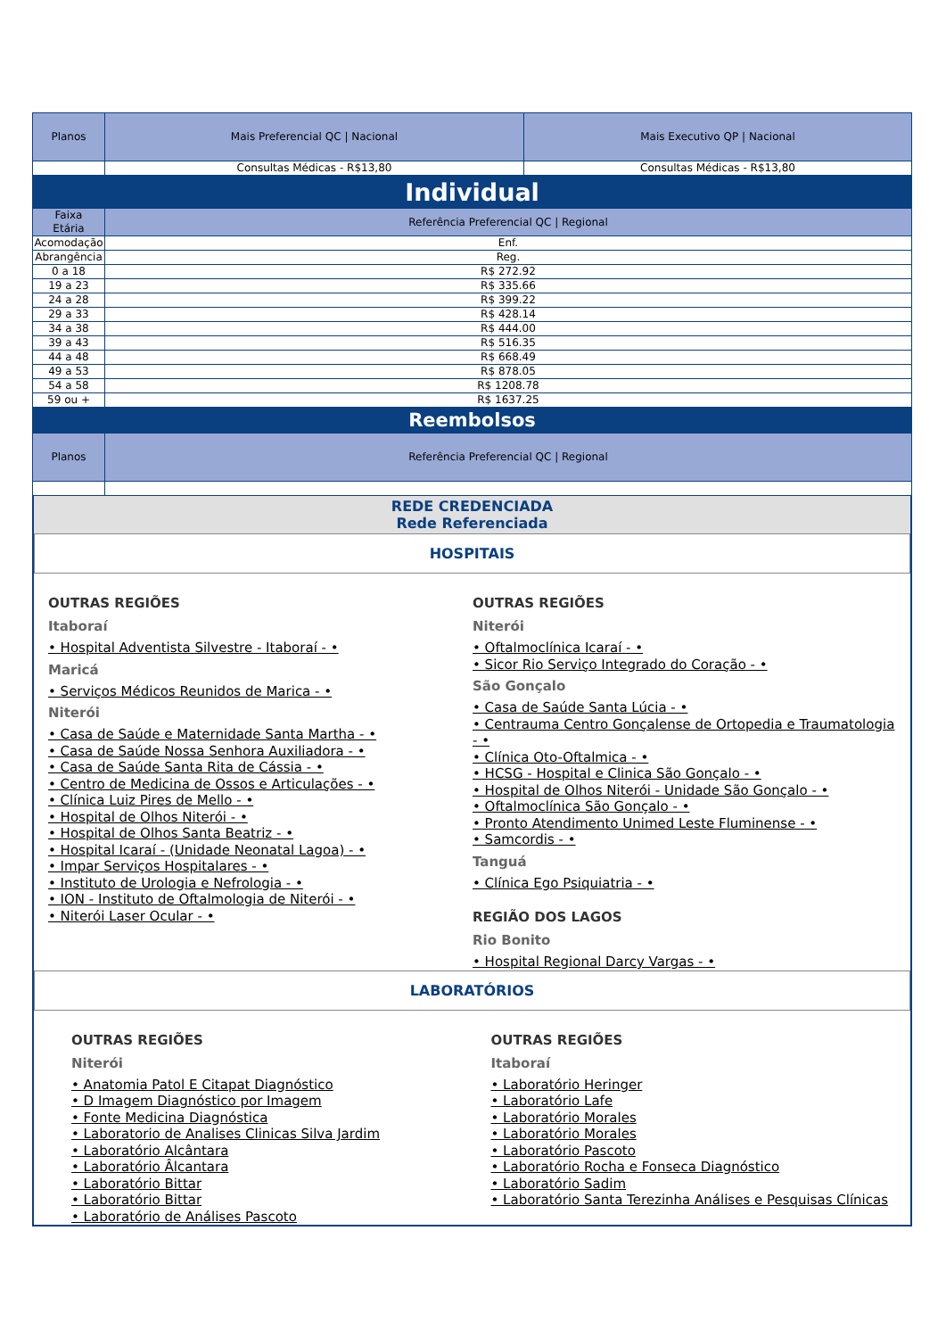| Planos | Mais Preferencial QC / Nacional | Mais Executivo QP / Nacional |
| --- | --- | --- |
| | Consultas Médicas - R$13,80 | Consultas Médicas - R$13,80 |
| Individual | | |
| Faixa Etária | Referência Preferencial QC / Regional | |
| Acomodação | Enf. | |
| Abrangência | Reg. | |
| 0 a 18 | R$ 272.92 | |
| 19 a 23 | R$ 335.66 | |
| 24 a 28 | R$ 399.22 | |
| 29 a 33 | R$ 428.14 | |
| 34 a 38 | R$ 444.00 | |
| 39 a 43 | R$ 516.35 | |
| 44 a 48 | R$ 668.49 | |
| 49 a 53 | R$ 878.05 | |
| 54 a 58 | R$ 1208.78 | |
| 59 ou + | R$ 1637.25 | |
| Reembolsos | | |
| Planos | Referência Preferencial QC / Regional | |
REDE CREDENCIADA
Rede Referenciada
HOSPITAIS
OUTRAS REGIÕES
Itaboraí
• Hospital Adventista Silvestre - Itaboraí - •
Maricá
• Serviços Médicos Reunidos de Marica - •
Niterói
• Casa de Saúde e Maternidade Santa Martha - •
• Casa de Saúde Nossa Senhora Auxiliadora - •
• Casa de Saúde Santa Rita de Cássia - •
• Centro de Medicina de Ossos e Articulações - •
• Clínica Luiz Pires de Mello - •
• Hospital de Olhos Niterói - •
• Hospital de Olhos Santa Beatriz - •
• Hospital Icaraí - (Unidade Neonatal Lagoa) - •
• Impar Serviços Hospitalares - •
• Instituto de Urologia e Nefrologia - •
• ION - Instituto de Oftalmologia de Niterói - •
• Niterói Laser Ocular - •
OUTRAS REGIÕES
Niterói
• Oftalmoclínica Icaraí - •
• Sicor Rio Serviço Integrado do Coração - •
São Gonçalo
• Casa de Saúde Santa Lúcia - •
• Centrauma Centro Gonçalense de Ortopedia e Traumatologia - •
• Clínica Oto-Oftalmica - •
• HCSG - Hospital e Clinica São Gonçalo - •
• Hospital de Olhos Niterói - Unidade São Gonçalo - •
• Oftalmoclínica São Gonçalo - •
• Pronto Atendimento Unimed Leste Fluminense - •
• Samcordis - •
Tanguá
• Clínica Ego Psiquiatria - •
REGIÃO DOS LAGOS
Rio Bonito
• Hospital Regional Darcy Vargas - •
LABORATÓRIOS
OUTRAS REGIÕES
Niterói
• Anatomia Patol E Citapat Diagnóstico
• D Imagem Diagnóstico por Imagem
• Fonte Medicina Diagnóstica
• Laboratorio de Analises Clinicas Silva Jardim
• Laboratório Alcântara
• Laboratório Âlcantara
• Laboratório Bittar
• Laboratório Bittar
• Laboratório de Análises Pascoto
OUTRAS REGIÕES
Itaboraí
• Laboratório Heringer
• Laboratório Lafe
• Laboratório Morales
• Laboratório Morales
• Laboratório Pascoto
• Laboratório Rocha e Fonseca Diagnóstico
• Laboratório Sadim
• Laboratório Santa Terezinha Análises e Pesquisas Clínicas